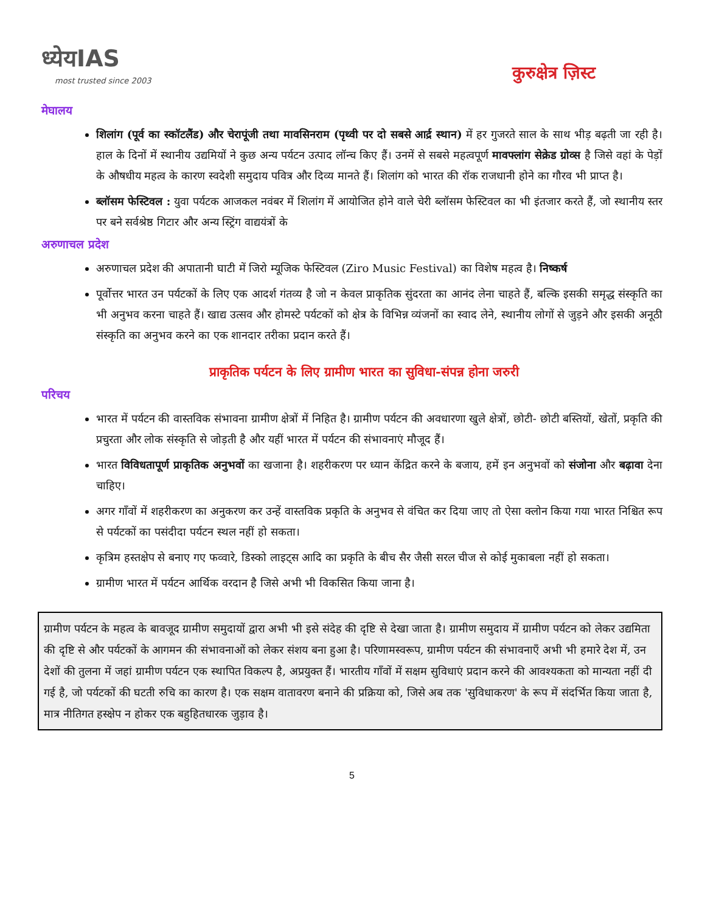ध्येयIAS
most trusted since 2003
कुरुक्षेत्र ज़िस्ट
मेघालय
शिलांग (पूर्व का स्कॉटलैंड) और चेरापूंजी तथा मावसिनराम (पृथ्वी पर दो सबसे आर्द्र स्थान) में हर गुजरते साल के साथ भीड़ बढ़ती जा रही है। हाल के दिनों में स्थानीय उद्यमियों ने कुछ अन्य पर्यटन उत्पाद लॉन्च किए हैं। उनमें से सबसे महत्वपूर्ण मावफ्लांग सेक्रेड ग्रोव्स है जिसे वहां के पेड़ों के औषधीय महत्व के कारण स्वदेशी समुदाय पवित्र और दिव्य मानते हैं। शिलांग को भारत की रॉक राजधानी होने का गौरव भी प्राप्त है।
ब्लॉसम फेस्टिवल : युवा पर्यटक आजकल नवंबर में शिलांग में आयोजित होने वाले चेरी ब्लॉसम फेस्टिवल का भी इंतजार करते हैं, जो स्थानीय स्तर पर बने सर्वश्रेष्ठ गिटार और अन्य स्ट्रिंग वाद्ययंत्रों के
अरुणाचल प्रदेश
अरुणाचल प्रदेश की अपातानी घाटी में जिरो म्यूजिक फेस्टिवल (Ziro Music Festival) का विशेष महत्व है। निष्कर्ष
पूर्वोत्तर भारत उन पर्यटकों के लिए एक आदर्श गंतव्य है जो न केवल प्राकृतिक सुंदरता का आनंद लेना चाहते हैं, बल्कि इसकी समृद्ध संस्कृति का भी अनुभव करना चाहते हैं। खाद्य उत्सव और होमस्टे पर्यटकों को क्षेत्र के विभिन्न व्यंजनों का स्वाद लेने, स्थानीय लोगों से जुड़ने और इसकी अनूठी संस्कृति का अनुभव करने का एक शानदार तरीका प्रदान करते हैं।
प्राकृतिक पर्यटन के लिए ग्रामीण भारत का सुविधा-संपन्न होना जरुरी
परिचय
भारत में पर्यटन की वास्तविक संभावना ग्रामीण क्षेत्रों में निहित है। ग्रामीण पर्यटन की अवधारणा खुले क्षेत्रों, छोटी- छोटी बस्तियों, खेतों, प्रकृति की प्रचुरता और लोक संस्कृति से जोड़ती है और यहीं भारत में पर्यटन की संभावनाएं मौजूद हैं।
भारत विविधतापूर्ण प्राकृतिक अनुभवों का खजाना है। शहरीकरण पर ध्यान केंद्रित करने के बजाय, हमें इन अनुभवों को संजोना और बढ़ावा देना चाहिए।
अगर गाँवों में शहरीकरण का अनुकरण कर उन्हें वास्तविक प्रकृति के अनुभव से वंचित कर दिया जाए तो ऐसा क्लोन किया गया भारत निश्चित रूप से पर्यटकों का पसंदीदा पर्यटन स्थल नहीं हो सकता।
कृत्रिम हस्तक्षेप से बनाए गए फव्वारे, डिस्को लाइट्स आदि का प्रकृति के बीच सैर जैसी सरल चीज से कोई मुकाबला नहीं हो सकता।
ग्रामीण भारत में पर्यटन आर्थिक वरदान है जिसे अभी भी विकसित किया जाना है।
ग्रामीण पर्यटन के महत्व के बावजूद ग्रामीण समुदायों द्वारा अभी भी इसे संदेह की दृष्टि से देखा जाता है। ग्रामीण समुदाय में ग्रामीण पर्यटन को लेकर उद्यमिता की दृष्टि से और पर्यटकों के आगमन की संभावनाओं को लेकर संशय बना हुआ है। परिणामस्वरूप, ग्रामीण पर्यटन की संभावनाएँ अभी भी हमारे देश में, उन देशों की तुलना में जहां ग्रामीण पर्यटन एक स्थापित विकल्प है, अप्रयुक्त हैं। भारतीय गाँवों में सक्षम सुविधाएं प्रदान करने की आवश्यकता को मान्यता नहीं दी गई है, जो पर्यटकों की घटती रुचि का कारण है। एक सक्षम वातावरण बनाने की प्रक्रिया को, जिसे अब तक 'सुविधाकरण' के रूप में संदर्भित किया जाता है, मात्र नीतिगत हस्क्षेप न होकर एक बहुहितधारक जुड़ाव है।
5